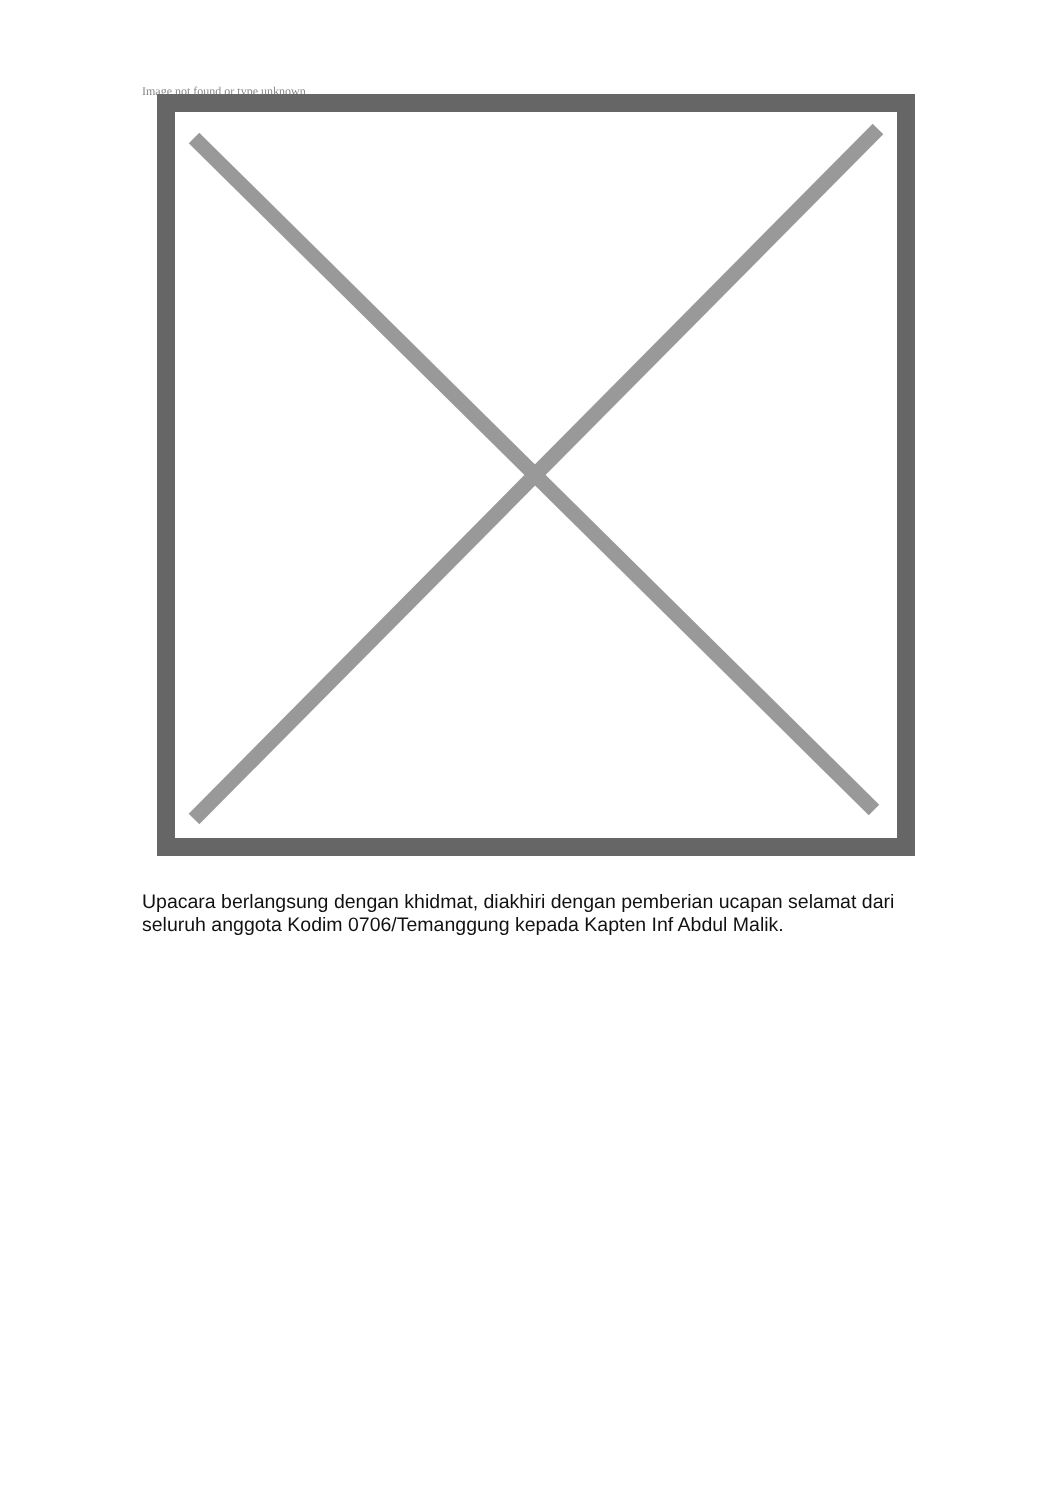Image not found or type unknown
Upacara berlangsung dengan khidmat, diakhiri dengan pemberian ucapan selamat dari seluruh anggota Kodim 0706/Temanggung kepada Kapten Inf Abdul Malik.